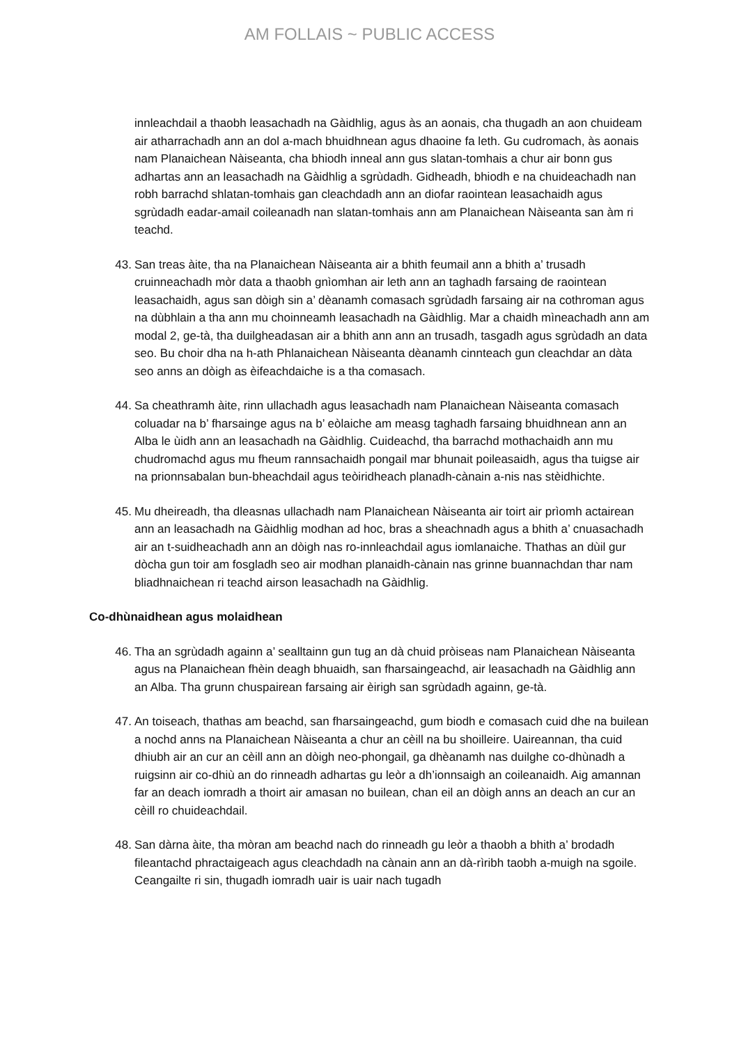AM FOLLAIS ~ PUBLIC ACCESS
innleachdail a thaobh leasachadh na Gàidhlig, agus às an aonais, cha thugadh an aon chuideam air atharrachadh ann an dol a-mach bhuidhnean agus dhaoine fa leth. Gu cudromach, às aonais nam Planaichean Nàiseanta, cha bhiodh inneal ann gus slatan-tomhais a chur air bonn gus adhartas ann an leasachadh na Gàidhlig a sgrùdadh. Gidheadh, bhiodh e na chuideachadh nan robh barrachd shlatan-tomhais gan cleachdadh ann an diofar raointean leasachaidh agus sgrùdadh eadar-amail coileanadh nan slatan-tomhais ann am Planaichean Nàiseanta san àm ri teachd.
43. San treas àite, tha na Planaichean Nàiseanta air a bhith feumail ann a bhith a’ trusadh cruinneachadh mòr data a thaobh gnìomhan air leth ann an taghadh farsaing de raointean leasachaidh, agus san dòigh sin a’ dèanamh comasach sgrùdadh farsaing air na cothroman agus na dùbhlain a tha ann mu choinneamh leasachadh na Gàidhlig. Mar a chaidh mìneachadh ann am modal 2, ge-tà, tha duilgheadasan air a bhith ann ann an trusadh, tasgadh agus sgrùdadh an data seo. Bu choir dha na h-ath Phlanaichean Nàiseanta dèanamh cinnteach gun cleachdar an dàta seo anns an dòigh as èifeachdaiche is a tha comasach.
44. Sa cheathramh àite, rinn ullachadh agus leasachadh nam Planaichean Nàiseanta comasach coluadar na b’ fharsainge agus na b’ eòlaiche am measg taghadh farsaing bhuidhnean ann an Alba le ùidh ann an leasachadh na Gàidhlig. Cuideachd, tha barrachd mothachaidh ann mu chudromachd agus mu fheum rannsachaidh pongail mar bhunait poileasaidh, agus tha tuigse air na prionnsabalan bun-bheachdail agus teòiridheach planadh-cànain a-nis nas stèidhichte.
45. Mu dheireadh, tha dleasnas ullachadh nam Planaichean Nàiseanta air toirt air prìomh actairean ann an leasachadh na Gàidhlig modhan ad hoc, bras a sheachnadh agus a bhith a’ cnuasachadh air an t-suidheachadh ann an dòigh nas ro-innleachdail agus iomlanaiche. Thathas an dùil gur dòcha gun toir am fosgladh seo air modhan planaidh-cànain nas grinne buannachdan thar nam bliadhnaichean ri teachd airson leasachadh na Gàidhlig.
Co-dhùnaidhean agus molaidhean
46. Tha an sgrùdadh againn a’ sealltainn gun tug an dà chuid pròiseas nam Planaichean Nàiseanta agus na Planaichean fhèin deagh bhuaidh, san fharsaingeachd, air leasachadh na Gàidhlig ann an Alba. Tha grunn chuspairean farsaing air èirigh san sgrùdadh againn, ge-tà.
47. An toiseach, thathas am beachd, san fharsaingeachd, gum biodh e comasach cuid dhe na builean a nochd anns na Planaichean Nàiseanta a chur an cèill na bu shoilleire. Uaireannan, tha cuid dhiubh air an cur an cèill ann an dòigh neo-phongail, ga dhèanamh nas duilghe co-dhùnadh a ruigsinn air co-dhiù an do rinneadh adhartas gu leòr a dh’ionnsaigh an coileanaidh. Aig amannan far an deach iomradh a thoirt air amasan no builean, chan eil an dòigh anns an deach an cur an cèill ro chuideachdail.
48. San dàrna àite, tha mòran am beachd nach do rinneadh gu leòr a thaobh a bhith a’ brodadh fileantachd phractaigeach agus cleachdadh na cànain ann an dà-rìribh taobh a-muigh na sgoile. Ceangailte ri sin, thugadh iomradh uair is uair nach tugadh